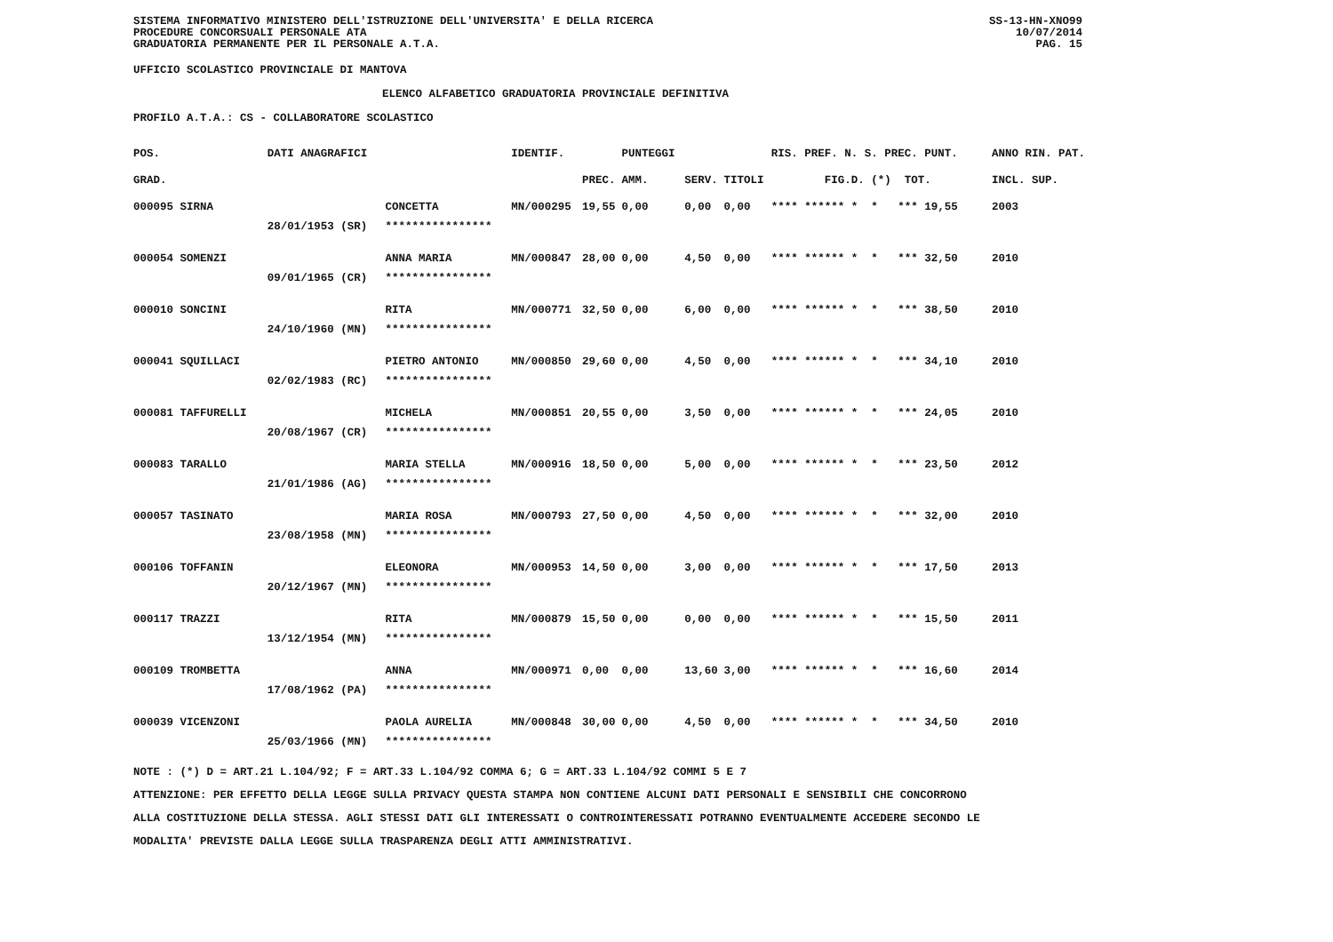SISTEMA INFORMATIVO MINISTERO DELL'ISTRUZIONE DELL'UNIVERSITA' E DELLA RICERCA
PROCEDURE CONCORSUALI PERSONALE ATA
GRADUATORIA PERMANENTE PER IL PERSONALE A.T.A.
SS-13-HN-XNO99
10/07/2014
PAG. 15
UFFICIO SCOLASTICO PROVINCIALE DI MANTOVA
ELENCO ALFABETICO GRADUATORIA PROVINCIALE DEFINITIVA
PROFILO A.T.A.: CS - COLLABORATORE SCOLASTICO
| POS. | DATI ANAGRAFICI | | IDENTIF. | | PUNTEGGI | | | RIS. PREF. N. S. PREC. PUNT. | ANNO RIN. PAT. |
| --- | --- | --- | --- | --- | --- | --- | --- | --- | --- |
| GRAD. | | | | PREC. | AMM. | SERV. | TITOLI | FIG.D. (*) TOT. | INCL. SUP. |
| 000095 SIRNA | | CONCETTA | MN/000295 | 19,55 | 0,00 | 0,00 | 0,00 | **** ****** * * *** 19,55 | 2003 |
| | 28/01/1953 (SR) | **************** | | | | | | | |
| 000054 SOMENZI | | ANNA MARIA | MN/000847 | 28,00 | 0,00 | 4,50 | 0,00 | **** ****** * * *** 32,50 | 2010 |
| | 09/01/1965 (CR) | **************** | | | | | | | |
| 000010 SONCINI | | RITA | MN/000771 | 32,50 | 0,00 | 6,00 | 0,00 | **** ****** * * *** 38,50 | 2010 |
| | 24/10/1960 (MN) | **************** | | | | | | | |
| 000041 SQUILLACI | | PIETRO ANTONIO | MN/000850 | 29,60 | 0,00 | 4,50 | 0,00 | **** ****** * * *** 34,10 | 2010 |
| | 02/02/1983 (RC) | **************** | | | | | | | |
| 000081 TAFFURELLI | | MICHELA | MN/000851 | 20,55 | 0,00 | 3,50 | 0,00 | **** ****** * * *** 24,05 | 2010 |
| | 20/08/1967 (CR) | **************** | | | | | | | |
| 000083 TARALLO | | MARIA STELLA | MN/000916 | 18,50 | 0,00 | 5,00 | 0,00 | **** ****** * * *** 23,50 | 2012 |
| | 21/01/1986 (AG) | **************** | | | | | | | |
| 000057 TASINATO | | MARIA ROSA | MN/000793 | 27,50 | 0,00 | 4,50 | 0,00 | **** ****** * * *** 32,00 | 2010 |
| | 23/08/1958 (MN) | **************** | | | | | | | |
| 000106 TOFFANIN | | ELEONORA | MN/000953 | 14,50 | 0,00 | 3,00 | 0,00 | **** ****** * * *** 17,50 | 2013 |
| | 20/12/1967 (MN) | **************** | | | | | | | |
| 000117 TRAZZI | | RITA | MN/000879 | 15,50 | 0,00 | 0,00 | 0,00 | **** ****** * * *** 15,50 | 2011 |
| | 13/12/1954 (MN) | **************** | | | | | | | |
| 000109 TROMBETTA | | ANNA | MN/000971 | 0,00 | 0,00 | 13,60 | 3,00 | **** ****** * * *** 16,60 | 2014 |
| | 17/08/1962 (PA) | **************** | | | | | | | |
| 000039 VICENZONI | | PAOLA AURELIA | MN/000848 | 30,00 | 0,00 | 4,50 | 0,00 | **** ****** * * *** 34,50 | 2010 |
| | 25/03/1966 (MN) | **************** | | | | | | | |
NOTE : (*) D = ART.21 L.104/92; F = ART.33 L.104/92 COMMA 6; G = ART.33 L.104/92 COMMI 5 E 7
ATTENZIONE: PER EFFETTO DELLA LEGGE SULLA PRIVACY QUESTA STAMPA NON CONTIENE ALCUNI DATI PERSONALI E SENSIBILI CHE CONCORRONO
ALLA COSTITUZIONE DELLA STESSA. AGLI STESSI DATI GLI INTERESSATI O CONTROINTERESSATI POTRANNO EVENTUALMENTE ACCEDERE SECONDO LE
MODALITA' PREVISTE DALLA LEGGE SULLA TRASPARENZA DEGLI ATTI AMMINISTRATIVI.